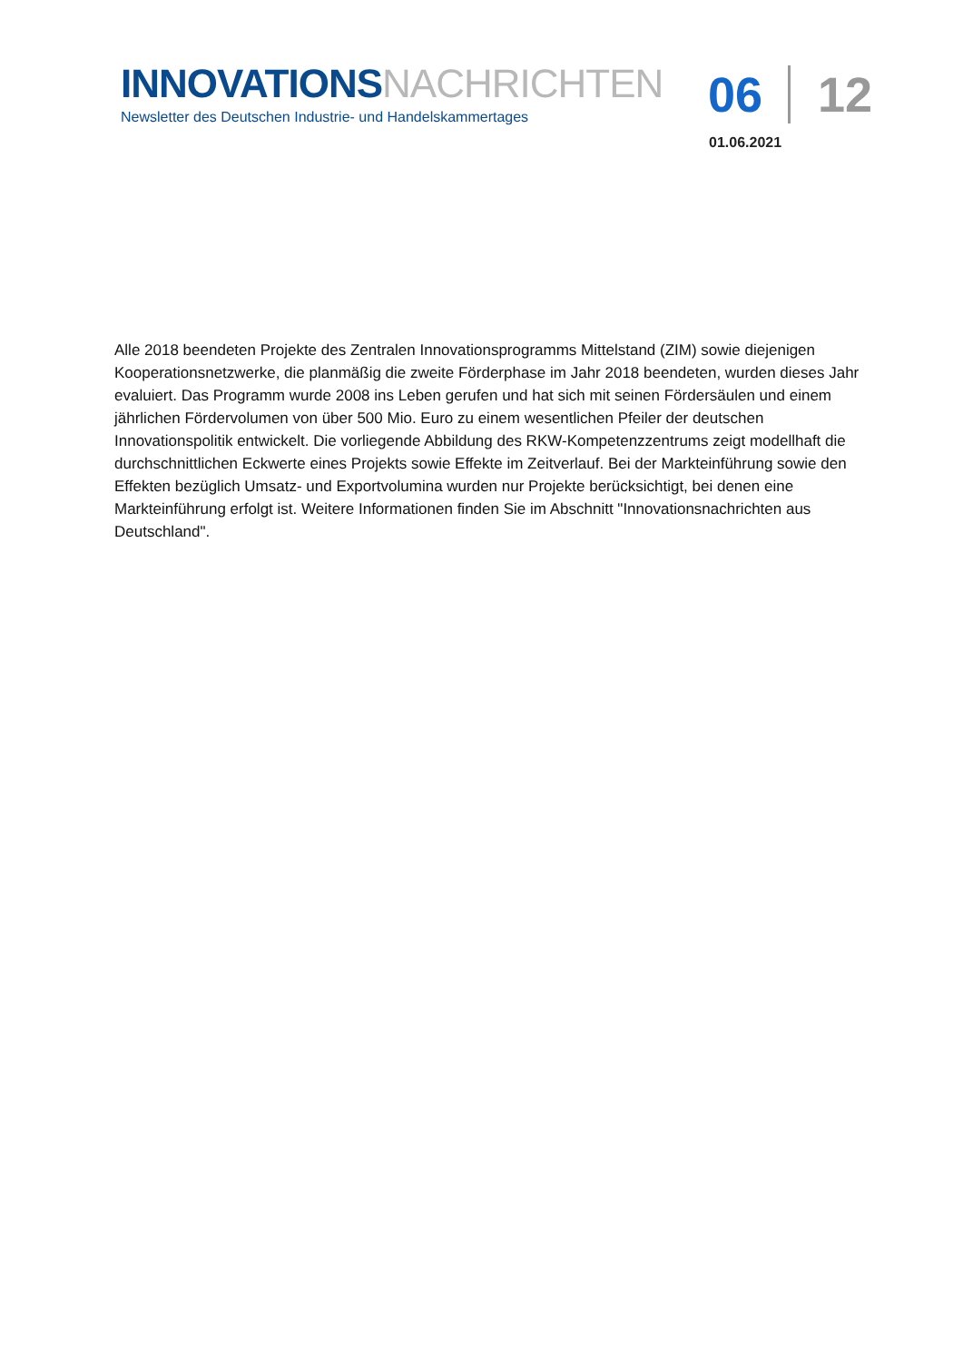INNOVATIONS NACHRICHTEN
Newsletter des Deutschen Industrie- und Handelskammertages
06 12
01.06.2021
Alle 2018 beendeten Projekte des Zentralen Innovationsprogramms Mittelstand (ZIM) sowie diejenigen Kooperationsnetzwerke, die planmäßig die zweite Förderphase im Jahr 2018 beendeten, wurden dieses Jahr evaluiert. Das Programm wurde 2008 ins Leben gerufen und hat sich mit seinen Fördersäulen und einem jährlichen Fördervolumen von über 500 Mio. Euro zu einem wesentlichen Pfeiler der deutschen Innovationspolitik entwickelt. Die vorliegende Abbildung des RKW-Kompetenzzentrums zeigt modellhaft die durchschnittlichen Eckwerte eines Projekts sowie Effekte im Zeitverlauf. Bei der Markteinführung sowie den Effekten bezüglich Umsatz- und Exportvolumina wurden nur Projekte berücksichtigt, bei denen eine Markteinführung erfolgt ist. Weitere Informationen finden Sie im Abschnitt "Innovationsnachrichten aus Deutschland".